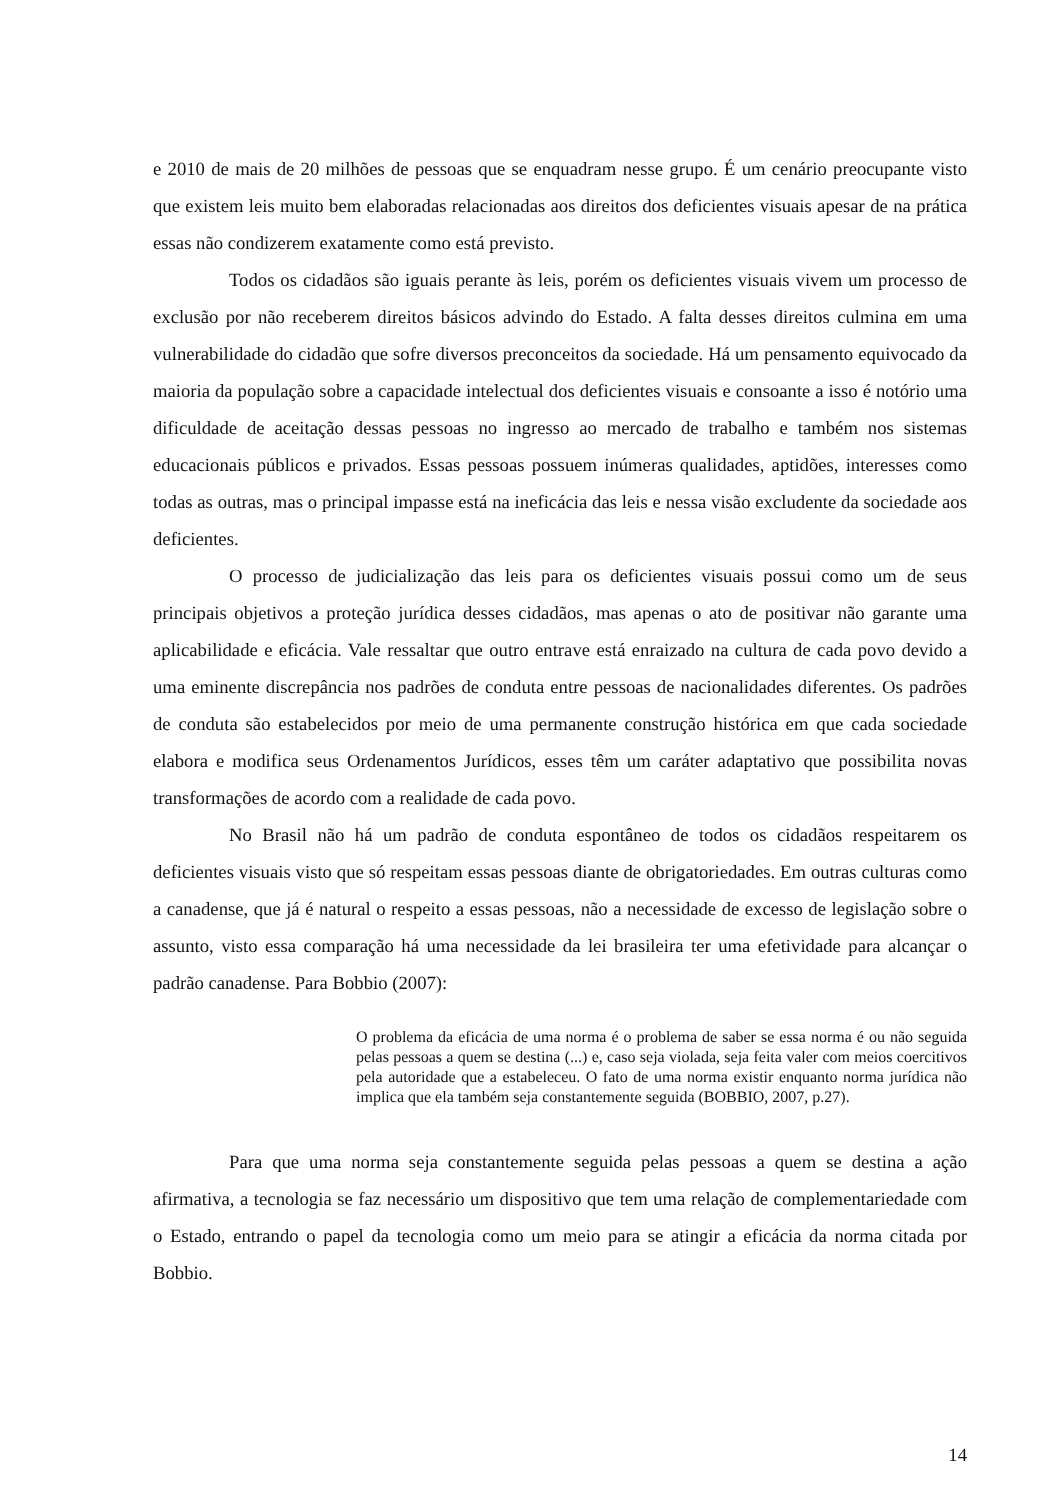e 2010 de mais de 20 milhões de pessoas que se enquadram nesse grupo. É um cenário preocupante visto que existem leis muito bem elaboradas relacionadas aos direitos dos deficientes visuais apesar de na prática essas não condizerem exatamente como está previsto.
Todos os cidadãos são iguais perante às leis, porém os deficientes visuais vivem um processo de exclusão por não receberem direitos básicos advindo do Estado. A falta desses direitos culmina em uma vulnerabilidade do cidadão que sofre diversos preconceitos da sociedade. Há um pensamento equivocado da maioria da população sobre a capacidade intelectual dos deficientes visuais e consoante a isso é notório uma dificuldade de aceitação dessas pessoas no ingresso ao mercado de trabalho e também nos sistemas educacionais públicos e privados. Essas pessoas possuem inúmeras qualidades, aptidões, interesses como todas as outras, mas o principal impasse está na ineficácia das leis e nessa visão excludente da sociedade aos deficientes.
O processo de judicialização das leis para os deficientes visuais possui como um de seus principais objetivos a proteção jurídica desses cidadãos, mas apenas o ato de positivar não garante uma aplicabilidade e eficácia. Vale ressaltar que outro entrave está enraizado na cultura de cada povo devido a uma eminente discrepância nos padrões de conduta entre pessoas de nacionalidades diferentes. Os padrões de conduta são estabelecidos por meio de uma permanente construção histórica em que cada sociedade elabora e modifica seus Ordenamentos Jurídicos, esses têm um caráter adaptativo que possibilita novas transformações de acordo com a realidade de cada povo.
No Brasil não há um padrão de conduta espontâneo de todos os cidadãos respeitarem os deficientes visuais visto que só respeitam essas pessoas diante de obrigatoriedades. Em outras culturas como a canadense, que já é natural o respeito a essas pessoas, não a necessidade de excesso de legislação sobre o assunto, visto essa comparação há uma necessidade da lei brasileira ter uma efetividade para alcançar o padrão canadense. Para Bobbio (2007):
O problema da eficácia de uma norma é o problema de saber se essa norma é ou não seguida pelas pessoas a quem se destina (...) e, caso seja violada, seja feita valer com meios coercitivos pela autoridade que a estabeleceu. O fato de uma norma existir enquanto norma jurídica não implica que ela também seja constantemente seguida (BOBBIO, 2007, p.27).
Para que uma norma seja constantemente seguida pelas pessoas a quem se destina a ação afirmativa, a tecnologia se faz necessário um dispositivo que tem uma relação de complementariedade com o Estado, entrando o papel da tecnologia como um meio para se atingir a eficácia da norma citada por Bobbio.
14